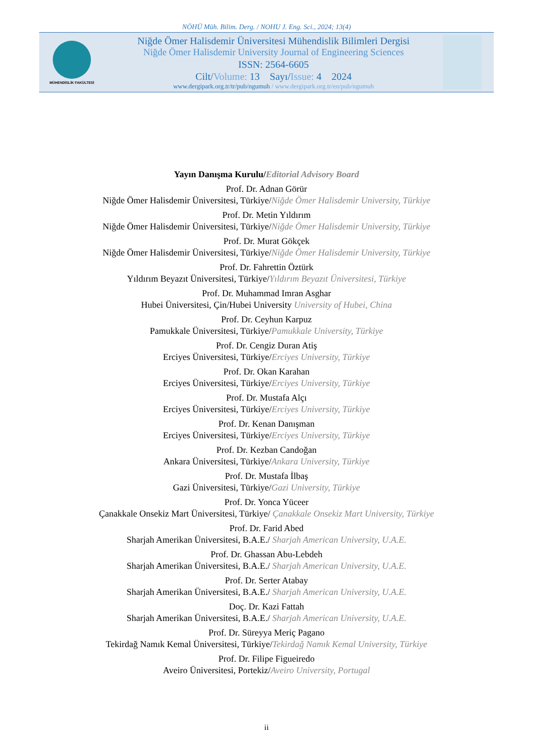NÖHÜ Müh. Bilim. Derg. / NOHU J. Eng. Sci., 2024; 13(4)
MÜHENDİSLİK FAKÜLTESİ
Niğde Ömer Halisdemir Üniversitesi Mühendislik Bilimleri Dergisi
Niğde Ömer Halisdemir University Journal of Engineering Sciences
ISSN: 2564-6605
Cilt/Volume: 13 Sayı/Issue: 4 2024
www.dergipark.org.tr/tr/pub/ngumuh / www.dergipark.org.tr/en/pub/ngumuh
Yayın Danışma Kurulu/Editorial Advisory Board
Prof. Dr. Adnan Görür
Niğde Ömer Halisdemir Üniversitesi, Türkiye/Niğde Ömer Halisdemir University, Türkiye
Prof. Dr. Metin Yıldırım
Niğde Ömer Halisdemir Üniversitesi, Türkiye/Niğde Ömer Halisdemir University, Türkiye
Prof. Dr. Murat Gökçek
Niğde Ömer Halisdemir Üniversitesi, Türkiye/Niğde Ömer Halisdemir University, Türkiye
Prof. Dr. Fahrettin Öztürk
Yıldırım Beyazıt Üniversitesi, Türkiye/Yıldırım Beyazıt Üniversitesi, Türkiye
Prof. Dr. Muhammad Imran Asghar
Hubei Üniversitesi, Çin/Hubei University University of Hubei, China
Prof. Dr. Ceyhun Karpuz
Pamukkale Üniversitesi, Türkiye/Pamukkale University, Türkiye
Prof. Dr. Cengiz Duran Atiş
Erciyes Üniversitesi, Türkiye/Erciyes University, Türkiye
Prof. Dr. Okan Karahan
Erciyes Üniversitesi, Türkiye/Erciyes University, Türkiye
Prof. Dr. Mustafa Alçı
Erciyes Üniversitesi, Türkiye/Erciyes University, Türkiye
Prof. Dr. Kenan Danışman
Erciyes Üniversitesi, Türkiye/Erciyes University, Türkiye
Prof. Dr. Kezban Candoğan
Ankara Üniversitesi, Türkiye/Ankara University, Türkiye
Prof. Dr. Mustafa İlbaş
Gazi Üniversitesi, Türkiye/Gazi University, Türkiye
Prof. Dr. Yonca Yüceer
Çanakkale Onsekiz Mart Üniversitesi, Türkiye/ Çanakkale Onsekiz Mart University, Türkiye
Prof. Dr. Farid Abed
Sharjah Amerikan Üniversitesi, B.A.E./ Sharjah American University, U.A.E.
Prof. Dr. Ghassan Abu-Lebdeh
Sharjah Amerikan Üniversitesi, B.A.E./ Sharjah American University, U.A.E.
Prof. Dr. Serter Atabay
Sharjah Amerikan Üniversitesi, B.A.E./ Sharjah American University, U.A.E.
Doç. Dr. Kazi Fattah
Sharjah Amerikan Üniversitesi, B.A.E./ Sharjah American University, U.A.E.
Prof. Dr. Süreyya Meriç Pagano
Tekirdağ Namık Kemal Üniversitesi, Türkiye/Tekirdağ Namık Kemal University, Türkiye
Prof. Dr. Filipe Figueiredo
Aveiro Üniversitesi, Portekiz/Aveiro University, Portugal
ii